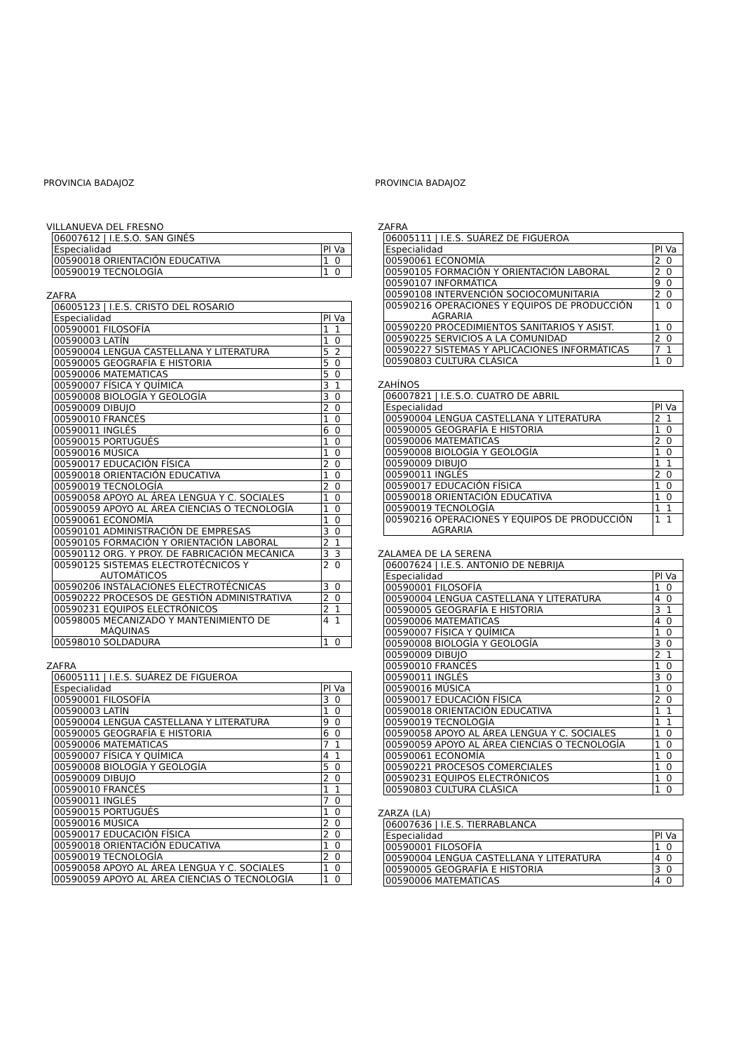PROVINCIA BADAJOZ
VILLANUEVA DEL FRESNO
| 06007612 / I.E.S.O. SAN GINÉS | |
| Especialidad | Pl Va |
| 00590018 ORIENTACIÓN EDUCATIVA | 1 0 |
| 00590019 TECNOLOGÍA | 1 0 |
ZAFRA
| 06005123 / I.E.S. CRISTO DEL ROSARIO | |
| Especialidad | Pl Va |
| 00590001 FILOSOFÍA | 1 1 |
| 00590003 LATÍN | 1 0 |
| 00590004 LENGUA CASTELLANA Y LITERATURA | 5 2 |
| 00590005 GEOGRAFÍA E HISTORIA | 5 0 |
| 00590006 MATEMÁTICAS | 5 0 |
| 00590007 FÍSICA Y QUÍMICA | 3 1 |
| 00590008 BIOLOGÍA Y GEOLOGÍA | 3 0 |
| 00590009 DIBUJO | 2 0 |
| 00590010 FRANCÉS | 1 0 |
| 00590011 INGLÉS | 6 0 |
| 00590015 PORTUGUÉS | 1 0 |
| 00590016 MÚSICA | 1 0 |
| 00590017 EDUCACIÓN FÍSICA | 2 0 |
| 00590018 ORIENTACIÓN EDUCATIVA | 1 0 |
| 00590019 TECNOLOGÍA | 2 0 |
| 00590058 APOYO AL ÁREA LENGUA Y C. SOCIALES | 1 0 |
| 00590059 APOYO AL ÁREA CIENCIAS O TECNOLOGÍA | 1 0 |
| 00590061 ECONOMÍA | 1 0 |
| 00590101 ADMINISTRACIÓN DE EMPRESAS | 3 0 |
| 00590105 FORMACIÓN Y ORIENTACIÓN LABORAL | 2 1 |
| 00590112 ORG. Y PROY. DE FABRICACIÓN MECÁNICA | 3 3 |
| 00590125 SISTEMAS ELECTROTÉCNICOS Y AUTOMÁTICOS | 2 0 |
| 00590206 INSTALACIONES ELECTROTÉCNICAS | 3 0 |
| 00590222 PROCESOS DE GESTIÓN ADMINISTRATIVA | 2 0 |
| 00590231 EQUIPOS ELECTRÓNICOS | 2 1 |
| 00598005 MECANIZADO Y MANTENIMIENTO DE MÁQUINAS | 4 1 |
| 00598010 SOLDADURA | 1 0 |
ZAFRA
| 06005111 / I.E.S. SUÁREZ DE FIGUEROA | |
| Especialidad | Pl Va |
| 00590001 FILOSOFÍA | 3 0 |
| 00590003 LATÍN | 1 0 |
| 00590004 LENGUA CASTELLANA Y LITERATURA | 9 0 |
| 00590005 GEOGRAFÍA E HISTORIA | 6 0 |
| 00590006 MATEMÁTICAS | 7 1 |
| 00590007 FÍSICA Y QUÍMICA | 4 1 |
| 00590008 BIOLOGÍA Y GEOLOGÍA | 5 0 |
| 00590009 DIBUJO | 2 0 |
| 00590010 FRANCÉS | 1 1 |
| 00590011 INGLÉS | 7 0 |
| 00590015 PORTUGUÉS | 1 0 |
| 00590016 MÚSICA | 2 0 |
| 00590017 EDUCACIÓN FÍSICA | 2 0 |
| 00590018 ORIENTACIÓN EDUCATIVA | 1 0 |
| 00590019 TECNOLOGÍA | 2 0 |
| 00590058 APOYO AL ÁREA LENGUA Y C. SOCIALES | 1 0 |
| 00590059 APOYO AL ÁREA CIENCIAS O TECNOLOGÍA | 1 0 |
PROVINCIA BADAJOZ
ZAFRA
| 06005111 / I.E.S. SUÁREZ DE FIGUEROA | |
| Especialidad | Pl Va |
| 00590061 ECONOMÍA | 2 0 |
| 00590105 FORMACIÓN Y ORIENTACIÓN LABORAL | 2 0 |
| 00590107 INFORMÁTICA | 9 0 |
| 00590108 INTERVENCIÓN SOCIOCOMUNITARIA | 2 0 |
| 00590216 OPERACIONES Y EQUIPOS DE PRODUCCIÓN AGRARIA | 1 0 |
| 00590220 PROCEDIMIENTOS SANITARIOS Y ASIST. | 1 0 |
| 00590225 SERVICIOS A LA COMUNIDAD | 2 0 |
| 00590227 SISTEMAS Y APLICACIONES INFORMÁTICAS | 7 1 |
| 00590803 CULTURA CLÁSICA | 1 0 |
ZAHÍNOS
| 06007821 / I.E.S.O. CUATRO DE ABRIL | |
| Especialidad | Pl Va |
| 00590004 LENGUA CASTELLANA Y LITERATURA | 2 1 |
| 00590005 GEOGRAFÍA E HISTORIA | 1 0 |
| 00590006 MATEMÁTICAS | 2 0 |
| 00590008 BIOLOGÍA Y GEOLOGÍA | 1 0 |
| 00590009 DIBUJO | 1 1 |
| 00590011 INGLÉS | 2 0 |
| 00590017 EDUCACIÓN FÍSICA | 1 0 |
| 00590018 ORIENTACIÓN EDUCATIVA | 1 0 |
| 00590019 TECNOLOGÍA | 1 1 |
| 00590216 OPERACIONES Y EQUIPOS DE PRODUCCIÓN AGRARIA | 1 1 |
ZALAMEA DE LA SERENA
| 06007624 / I.E.S. ANTONIO DE NEBRIJA | |
| Especialidad | Pl Va |
| 00590001 FILOSOFÍA | 1 0 |
| 00590004 LENGUA CASTELLANA Y LITERATURA | 4 0 |
| 00590005 GEOGRAFÍA E HISTORIA | 3 1 |
| 00590006 MATEMÁTICAS | 4 0 |
| 00590007 FÍSICA Y QUÍMICA | 1 0 |
| 00590008 BIOLOGÍA Y GEOLOGÍA | 3 0 |
| 00590009 DIBUJO | 2 1 |
| 00590010 FRANCÉS | 1 0 |
| 00590011 INGLÉS | 3 0 |
| 00590016 MÚSICA | 1 0 |
| 00590017 EDUCACIÓN FÍSICA | 2 0 |
| 00590018 ORIENTACIÓN EDUCATIVA | 1 1 |
| 00590019 TECNOLOGÍA | 1 1 |
| 00590058 APOYO AL ÁREA LENGUA Y C. SOCIALES | 1 0 |
| 00590059 APOYO AL ÁREA CIENCIAS O TECNOLOGÍA | 1 0 |
| 00590061 ECONOMÍA | 1 0 |
| 00590221 PROCESOS COMERCIALES | 1 0 |
| 00590231 EQUIPOS ELECTRÓNICOS | 1 0 |
| 00590803 CULTURA CLÁSICA | 1 0 |
ZARZA (LA)
| 06007636 / I.E.S. TIERRABLANCA | |
| Especialidad | Pl Va |
| 00590001 FILOSOFÍA | 1 0 |
| 00590004 LENGUA CASTELLANA Y LITERATURA | 4 0 |
| 00590005 GEOGRAFÍA E HISTORIA | 3 0 |
| 00590006 MATEMÁTICAS | 4 0 |